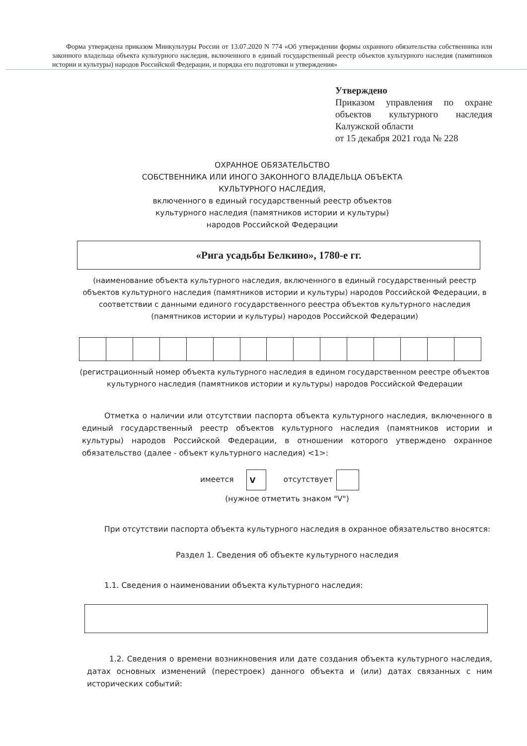Форма утверждена приказом Минкультуры России от 13.07.2020 N 774 «Об утверждении формы охранного обязательства собственника или законного владельца объекта культурного наследия, включенного в единый государственный реестр объектов культурного наследия (памятников истории и культуры) народов Российской Федерации, и порядка его подготовки и утверждения»
Утверждено
Приказом управления по охране объектов культурного наследия Калужской области
от 15 декабря 2021 года № 228
ОХРАННОЕ ОБЯЗАТЕЛЬСТВО
СОБСТВЕННИКА ИЛИ ИНОГО ЗАКОННОГО ВЛАДЕЛЬЦА ОБЪЕКТА
КУЛЬТУРНОГО НАСЛЕДИЯ,
включенного в единый государственный реестр объектов
культурного наследия (памятников истории и культуры)
народов Российской Федерации
«Рига усадьбы Белкино», 1780-е гг.
(наименование объекта культурного наследия, включенного в единый государственный реестр объектов культурного наследия (памятников истории и культуры) народов Российской Федерации, в соответствии с данными единого государственного реестра объектов культурного наследия (памятников истории и культуры) народов Российской Федерации)
(регистрационный номер объекта культурного наследия в едином государственном реестре объектов культурного наследия (памятников истории и культуры) народов Российской Федерации
Отметка о наличии или отсутствии паспорта объекта культурного наследия, включенного в единый государственный реестр объектов культурного наследия (памятников истории и культуры) народов Российской Федерации, в отношении которого утверждено охранное обязательство (далее - объект культурного наследия) <1>:
имеется V отсутствует
(нужное отметить знаком "V")
При отсутствии паспорта объекта культурного наследия в охранное обязательство вносятся:
Раздел 1. Сведения об объекте культурного наследия
1.1. Сведения о наименовании объекта культурного наследия:
1.2. Сведения о времени возникновения или дате создания объекта культурного наследия, датах основных изменений (перестроек) данного объекта и (или) датах связанных с ним исторических событий: